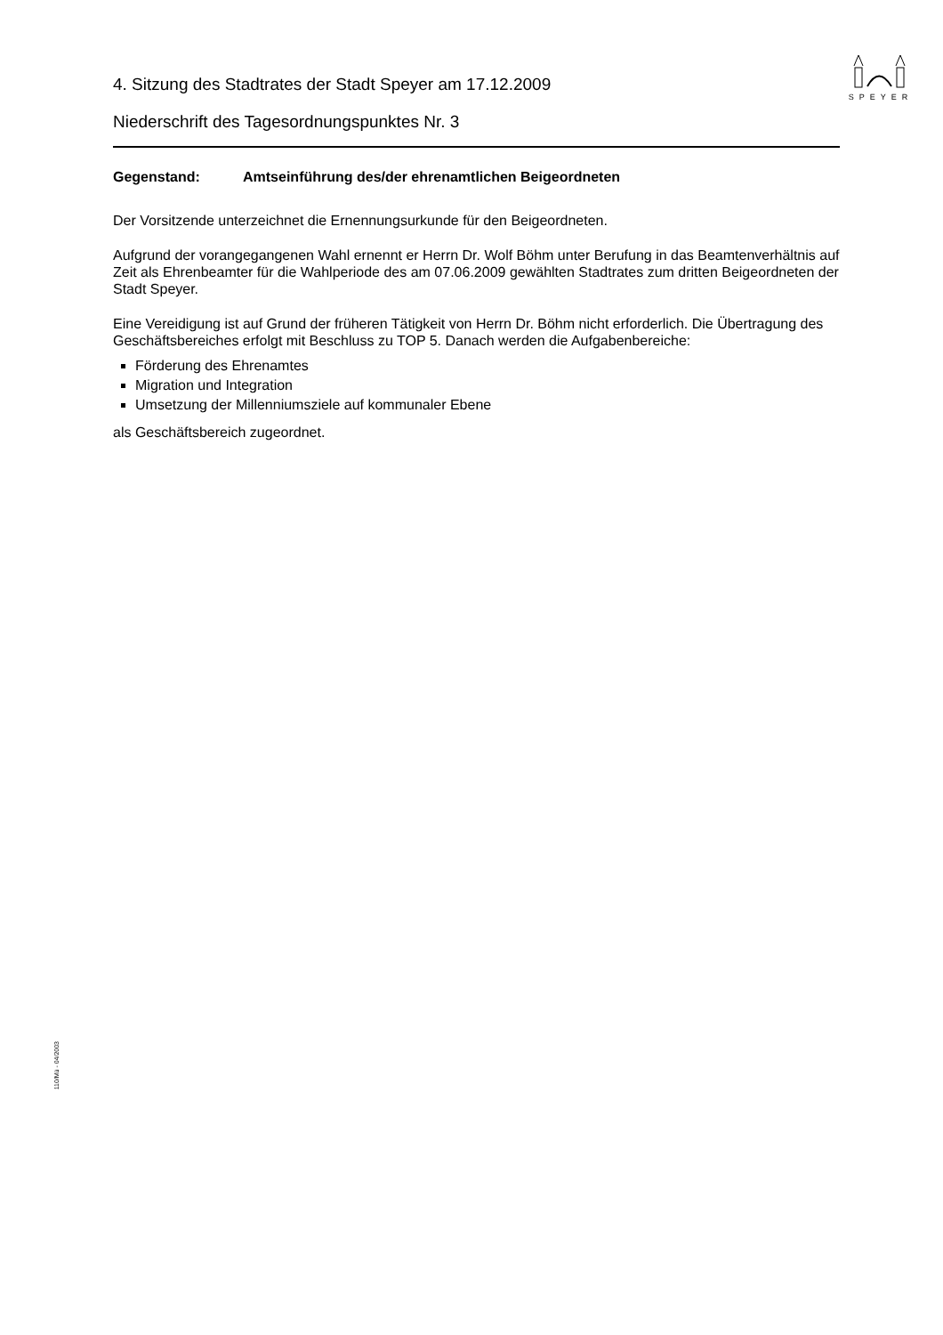SPEYER
4. Sitzung des Stadtrates der Stadt Speyer am 17.12.2009
Niederschrift des Tagesordnungspunktes Nr. 3
Gegenstand: Amtseinführung des/der ehrenamtlichen Beigeordneten
Der Vorsitzende unterzeichnet die Ernennungsurkunde für den Beigeordneten.
Aufgrund der vorangegangenen Wahl ernennt er Herrn Dr. Wolf Böhm unter Berufung in das Beamtenverhältnis auf Zeit als Ehrenbeamter für die Wahlperiode des am 07.06.2009 gewählten Stadtrates zum dritten Beigeordneten der Stadt Speyer.
Eine Vereidigung ist auf Grund der früheren Tätigkeit von Herrn Dr. Böhm nicht erforderlich. Die Übertragung des Geschäftsbereiches erfolgt mit Beschluss zu TOP 5. Danach werden die Aufgabenbereiche:
Förderung des Ehrenamtes
Migration und Integration
Umsetzung der Millenniumsziele auf kommunaler Ebene
als Geschäftsbereich zugeordnet.
110/Mü - 04/2003